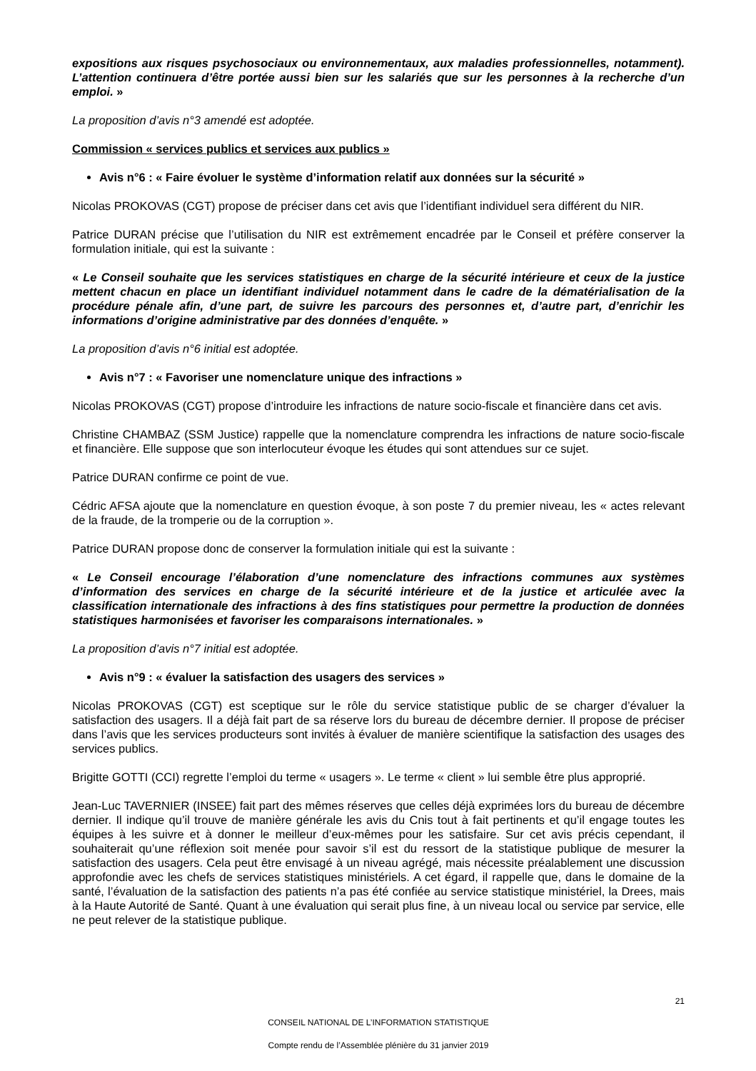expositions aux risques psychosociaux ou environnementaux, aux maladies professionnelles, notamment). L’attention continuera d’être portée aussi bien sur les salariés que sur les personnes à la recherche d’un emploi. »
La proposition d’avis n°3 amendé est adoptée.
Commission « services publics et services aux publics »
Avis n°6 : « Faire évoluer le système d’information relatif aux données sur la sécurité »
Nicolas PROKOVAS (CGT) propose de préciser dans cet avis que l’identifiant individuel sera différent du NIR.
Patrice DURAN précise que l’utilisation du NIR est extrêmement encadrée par le Conseil et préfère conserver la formulation initiale, qui est la suivante :
« Le Conseil souhaite que les services statistiques en charge de la sécurité intérieure et ceux de la justice mettent chacun en place un identifiant individuel notamment dans le cadre de la dématérialisation de la procédure pénale afin, d’une part, de suivre les parcours des personnes et, d’autre part, d’enrichir les informations d’origine administrative par des données d’enquête. »
La proposition d’avis n°6 initial est adoptée.
Avis n°7 : « Favoriser une nomenclature unique des infractions »
Nicolas PROKOVAS (CGT) propose d’introduire les infractions de nature socio-fiscale et financière dans cet avis.
Christine CHAMBAZ (SSM Justice) rappelle que la nomenclature comprendra les infractions de nature socio-fiscale et financière. Elle suppose que son interlocuteur évoque les études qui sont attendues sur ce sujet.
Patrice DURAN confirme ce point de vue.
Cédric AFSA ajoute que la nomenclature en question évoque, à son poste 7 du premier niveau, les « actes relevant de la fraude, de la tromperie ou de la corruption ».
Patrice DURAN propose donc de conserver la formulation initiale qui est la suivante :
« Le Conseil encourage l’élaboration d’une nomenclature des infractions communes aux systèmes d’information des services en charge de la sécurité intérieure et de la justice et articulée avec la classification internationale des infractions à des fins statistiques pour permettre la production de données statistiques harmonisées et favoriser les comparaisons internationales. »
La proposition d’avis n°7 initial est adoptée.
Avis n°9 : « évaluer la satisfaction des usagers des services »
Nicolas PROKOVAS (CGT) est sceptique sur le rôle du service statistique public de se charger d’évaluer la satisfaction des usagers. Il a déjà fait part de sa réserve lors du bureau de décembre dernier. Il propose de préciser dans l’avis que les services producteurs sont invités à évaluer de manière scientifique la satisfaction des usages des services publics.
Brigitte GOTTI (CCI) regrette l’emploi du terme « usagers ». Le terme « client » lui semble être plus approprié.
Jean-Luc TAVERNIER (INSEE) fait part des mêmes réserves que celles déjà exprimées lors du bureau de décembre dernier. Il indique qu’il trouve de manière générale les avis du Cnis tout à fait pertinents et qu’il engage toutes les équipes à les suivre et à donner le meilleur d’eux-mêmes pour les satisfaire. Sur cet avis précis cependant, il souhaiterait qu’une réflexion soit menée pour savoir s’il est du ressort de la statistique publique de mesurer la satisfaction des usagers. Cela peut être envisagé à un niveau agrégé, mais nécessite préalablement une discussion approfondie avec les chefs de services statistiques ministériels. A cet égard, il rappelle que, dans le domaine de la santé, l’évaluation de la satisfaction des patients n’a pas été confiée au service statistique ministériel, la Drees, mais à la Haute Autorité de Santé. Quant à une évaluation qui serait plus fine, à un niveau local ou service par service, elle ne peut relever de la statistique publique.
21
CONSEIL NATIONAL DE L’INFORMATION STATISTIQUE
Compte rendu de l’Assemblée plénière du 31 janvier 2019